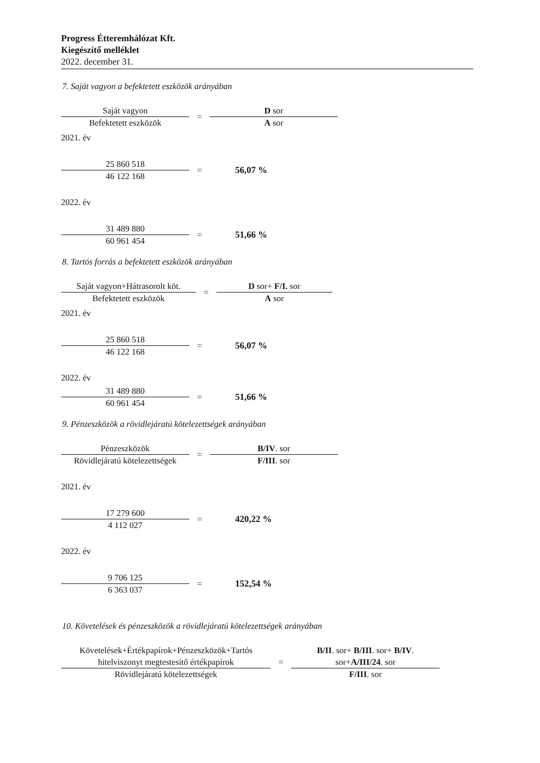Progress Étteremhálózat Kft.
Kiegészítő melléklet
2022. december 31.
7. Saját vagyon a befektetett eszközök arányában
Saját vagyon
Befektetett eszközök
=
D sor
A sor
2021. év
25 860 518
46 122 168
= 56,07 %
2022. év
31 489 880
60 961 454
= 51,66 %
8. Tartós forrás a befektetett eszközök arányában
Saját vagyon+Hátrasorolt köt.
Befektetett eszközök
=
D sor+ F/I. sor
A sor
2021. év
25 860 518
46 122 168
= 56,07 %
2022. év
31 489 880
60 961 454
= 51,66 %
9. Pénzeszközök a rövidlejáratú kötelezettségek arányában
Pénzeszközök
Rövidlejáratú kötelezettségek
=
B/IV. sor
F/III. sor
2021. év
17 279 600
4 112 027
= 420,22 %
2022. év
9 706 125
6 363 037
= 152,54 %
10. Követelések és pénzeszközök a rövidlejáratú kötelezettségek arányában
Követelések+Értékpapírok+Pénzeszközök+Tartós
hitelviszonyt megtestesítő értékpapírok
Rövidlejáratú kötelezettségek
=
B/II. sor+ B/III. sor+ B/IV.
sor+A/III/24. sor
F/III. sor